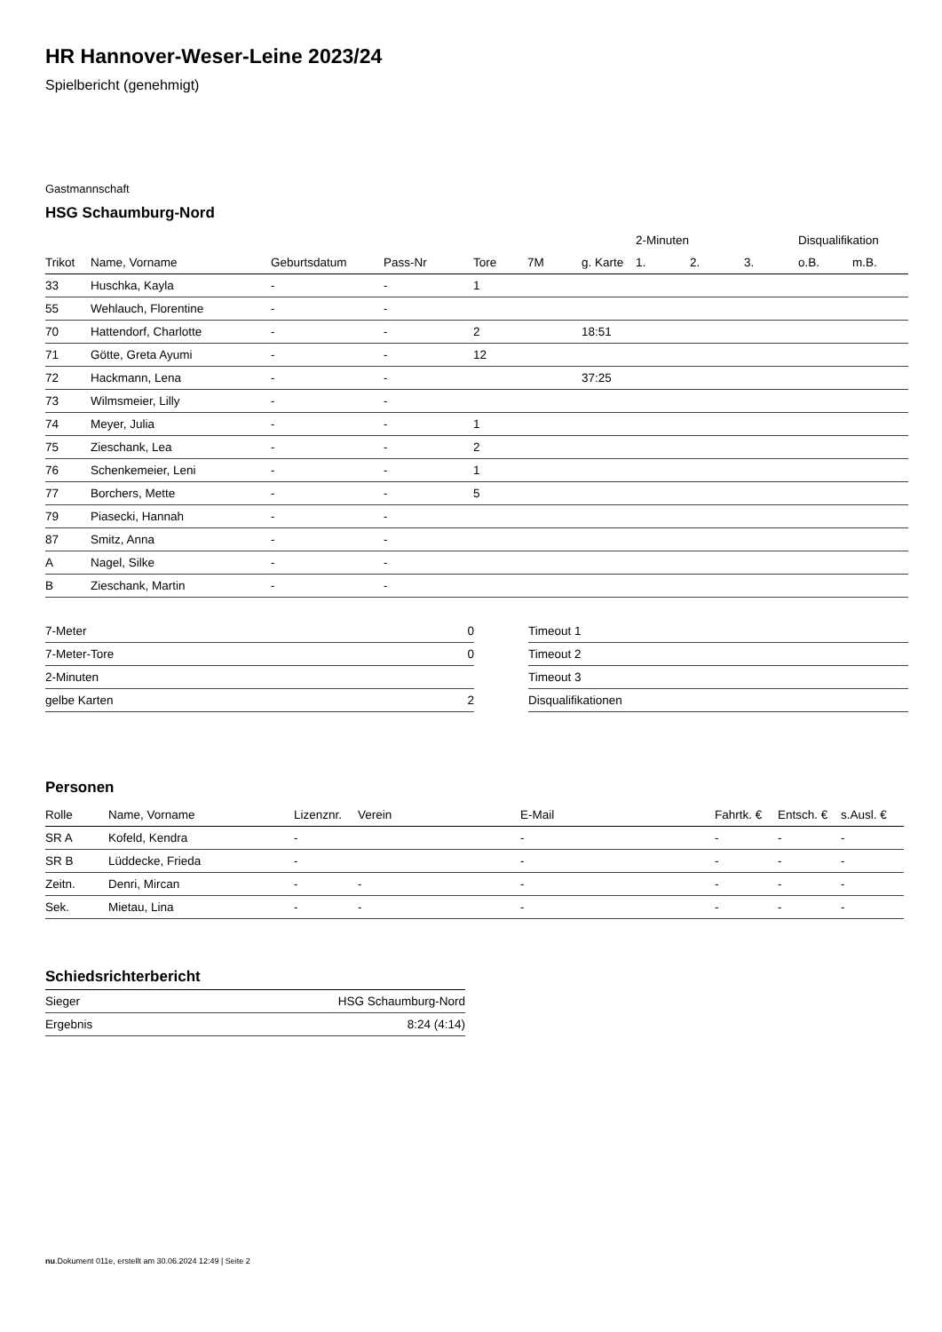HR Hannover-Weser-Leine 2023/24
Spielbericht (genehmigt)
Gastmannschaft
HSG Schaumburg-Nord
| | | | | | | | 2-Minuten | | | Disqualifikation | |
| --- | --- | --- | --- | --- | --- | --- | --- | --- | --- | --- | --- |
| Trikot | Name, Vorname | Geburtsdatum | Pass-Nr | Tore | 7M | g. Karte | 1. | 2. | 3. | o.B. | m.B. |
| 33 | Huschka, Kayla | - | - | 1 | | | | | | | |
| 55 | Wehlauch, Florentine | - | - | | | | | | | | |
| 70 | Hattendorf, Charlotte | - | - | 2 | | 18:51 | | | | | |
| 71 | Götte, Greta Ayumi | - | - | 12 | | | | | | | |
| 72 | Hackmann, Lena | - | - | | | 37:25 | | | | | |
| 73 | Wilmsmeier, Lilly | - | - | | | | | | | | |
| 74 | Meyer, Julia | - | - | 1 | | | | | | | |
| 75 | Zieschank, Lea | - | - | 2 | | | | | | | |
| 76 | Schenkemeier, Leni | - | - | 1 | | | | | | | |
| 77 | Borchers, Mette | - | - | 5 | | | | | | | |
| 79 | Piasecki, Hannah | - | - | | | | | | | | |
| 87 | Smitz, Anna | - | - | | | | | | | | |
| A | Nagel, Silke | - | - | | | | | | | | |
| B | Zieschank, Martin | - | - | | | | | | | | |
| 7-Meter | 0 |
| 7-Meter-Tore | 0 |
| 2-Minuten | |
| gelbe Karten | 2 |
| Timeout 1 |
| Timeout 2 |
| Timeout 3 |
| Disqualifikationen |
Personen
| Rolle | Name, Vorname | Lizenznr. | Verein | E-Mail | Fahrtk. € | Entsch. € | s.Ausl. € |
| --- | --- | --- | --- | --- | --- | --- | --- |
| SR A | Kofeld, Kendra | - | | - | - | - | - |
| SR B | Lüddecke, Frieda | - | | - | - | - | - |
| Zeitn. | Denri, Mircan | - | - | - | - | - | - |
| Sek. | Mietau, Lina | - | - | - | - | - | - |
Schiedsrichterbericht
| Sieger | HSG Schaumburg-Nord |
| Ergebnis | 8:24 (4:14) |
nu.Dokument 011e, erstellt am 30.06.2024 12:49 | Seite 2